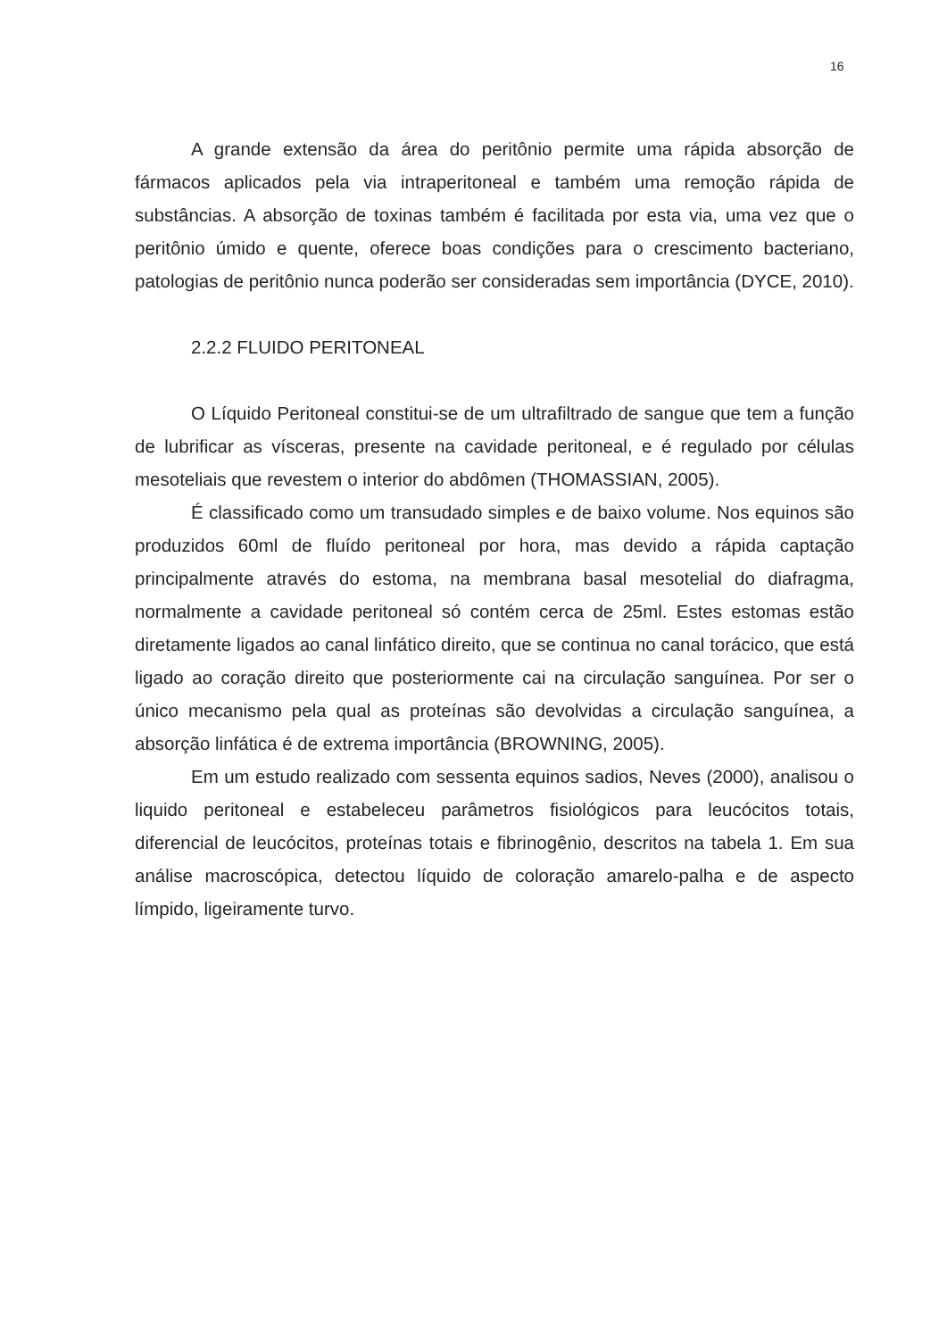16
A grande extensão da área do peritônio permite uma rápida absorção de fármacos aplicados pela via intraperitoneal e também uma remoção rápida de substâncias. A absorção de toxinas também é facilitada por esta via, uma vez que o peritônio úmido e quente, oferece boas condições para o crescimento bacteriano, patologias de peritônio nunca poderão ser consideradas sem importância (DYCE, 2010).
2.2.2 FLUIDO PERITONEAL
O Líquido Peritoneal constitui-se de um ultrafiltrado de sangue que tem a função de lubrificar as vísceras, presente na cavidade peritoneal, e é regulado por células mesoteliais que revestem o interior do abdômen (THOMASSIAN, 2005).
É classificado como um transudado simples e de baixo volume. Nos equinos são produzidos 60ml de fluído peritoneal por hora, mas devido a rápida captação principalmente através do estoma, na membrana basal mesotelial do diafragma, normalmente a cavidade peritoneal só contém cerca de 25ml. Estes estomas estão diretamente ligados ao canal linfático direito, que se continua no canal torácico, que está ligado ao coração direito que posteriormente cai na circulação sanguínea. Por ser o único mecanismo pela qual as proteínas são devolvidas a circulação sanguínea, a absorção linfática é de extrema importância (BROWNING, 2005).
Em um estudo realizado com sessenta equinos sadios, Neves (2000), analisou o liquido peritoneal e estabeleceu parâmetros fisiológicos para leucócitos totais, diferencial de leucócitos, proteínas totais e fibrinogênio, descritos na tabela 1. Em sua análise macroscópica, detectou líquido de coloração amarelo-palha e de aspecto límpido, ligeiramente turvo.